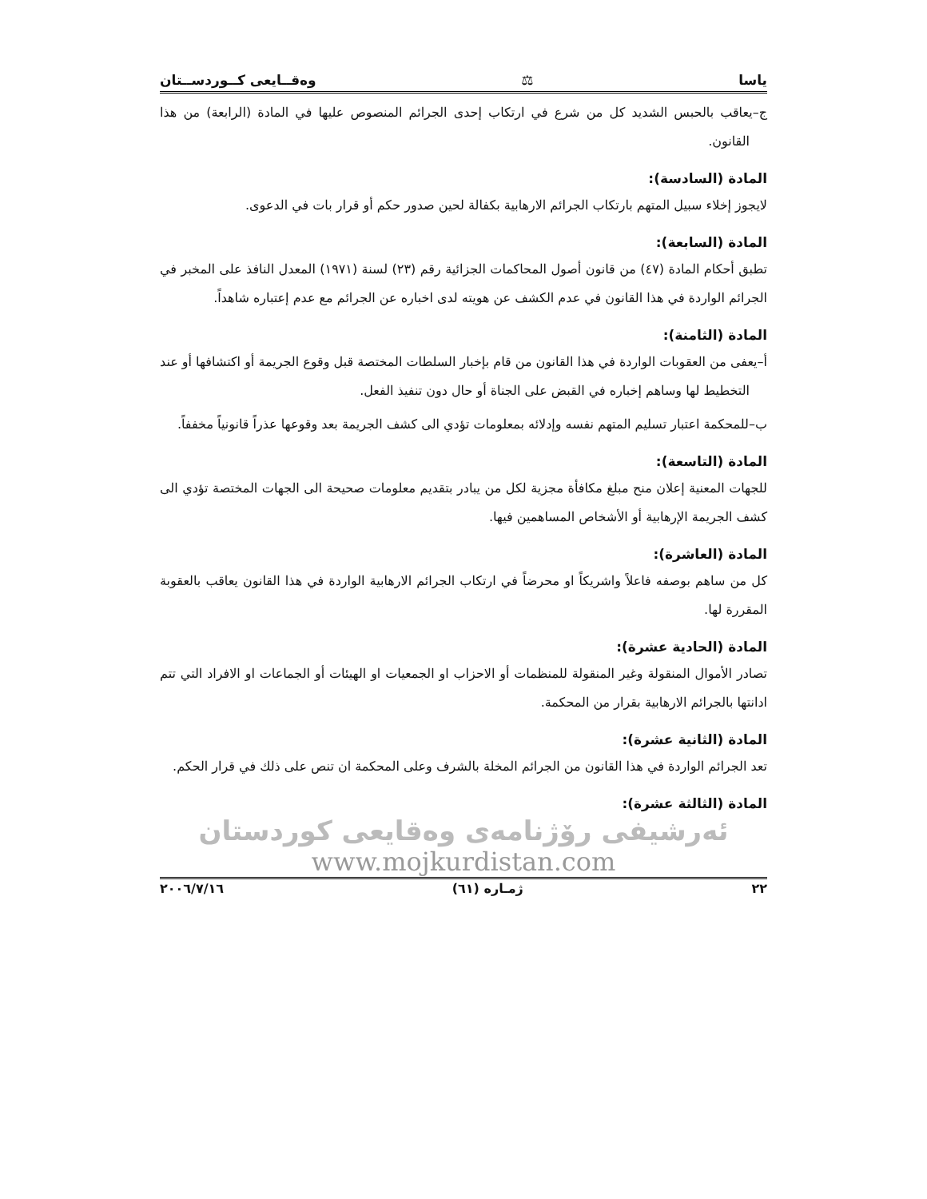ياسا ⚖ وەقــايعی كــوردســتان
ج–يعاقب بالحبس الشديد كل من شرع في ارتكاب إحدى الجرائم المنصوص عليها في المادة (الرابعة) من هذا القانون.
المادة (السادسة):
لايجوز إخلاء سبيل المتهم بارتكاب الجرائم الارهابية بكفالة لحين صدور حكم أو قرار بات في الدعوى.
المادة (السابعة):
تطبق أحكام المادة (٤٧) من قانون أصول المحاكمات الجزائية رقم (٢٣) لسنة (١٩٧١) المعدل النافذ على المخبر في الجرائم الواردة في هذا القانون في عدم الكشف عن هويته لدى اخباره عن الجرائم مع عدم إعتباره شاهداً.
المادة (الثامنة):
أ–يعفى من العقوبات الواردة في هذا القانون من قام بإخبار السلطات المختصة قبل وقوع الجريمة أو اكتشافها أو عند التخطيط لها وساهم إخباره في القبض على الجناة أو حال دون تنفيذ الفعل.
ب–للمحكمة اعتبار تسليم المتهم نفسه وإدلائه بمعلومات تؤدي الى كشف الجريمة بعد وقوعها عذراً قانونياً مخففاً.
المادة (التاسعة):
للجهات المعنية إعلان منح مبلغ مكافأة مجزية لكل من يبادر بتقديم معلومات صحيحة الى الجهات المختصة تؤدي الى كشف الجريمة الإرهابية أو الأشخاص المساهمين فيها.
المادة (العاشرة):
كل من ساهم بوصفه فاعلاً واشريكاً او محرضاً في ارتكاب الجرائم الارهابية الواردة في هذا القانون يعاقب بالعقوبة المقررة لها.
المادة (الحادية عشرة):
تصادر الأموال المنقولة وغير المنقولة للمنظمات أو الاحزاب او الجمعيات او الهيئات أو الجماعات او الافراد التي تتم ادانتها بالجرائم الارهابية بقرار من المحكمة.
المادة (الثانية عشرة):
تعد الجرائم الواردة في هذا القانون من الجرائم المخلة بالشرف وعلى المحكمة ان تنص على ذلك في قرار الحكم.
المادة (الثالثة عشرة):
ئەرشیفی رۆژنامەی وەقایعی کوردستان
www.mojkurdistan.com
٢٢ ژمـاره (٦١) ٢٠٠٦/٧/١٦